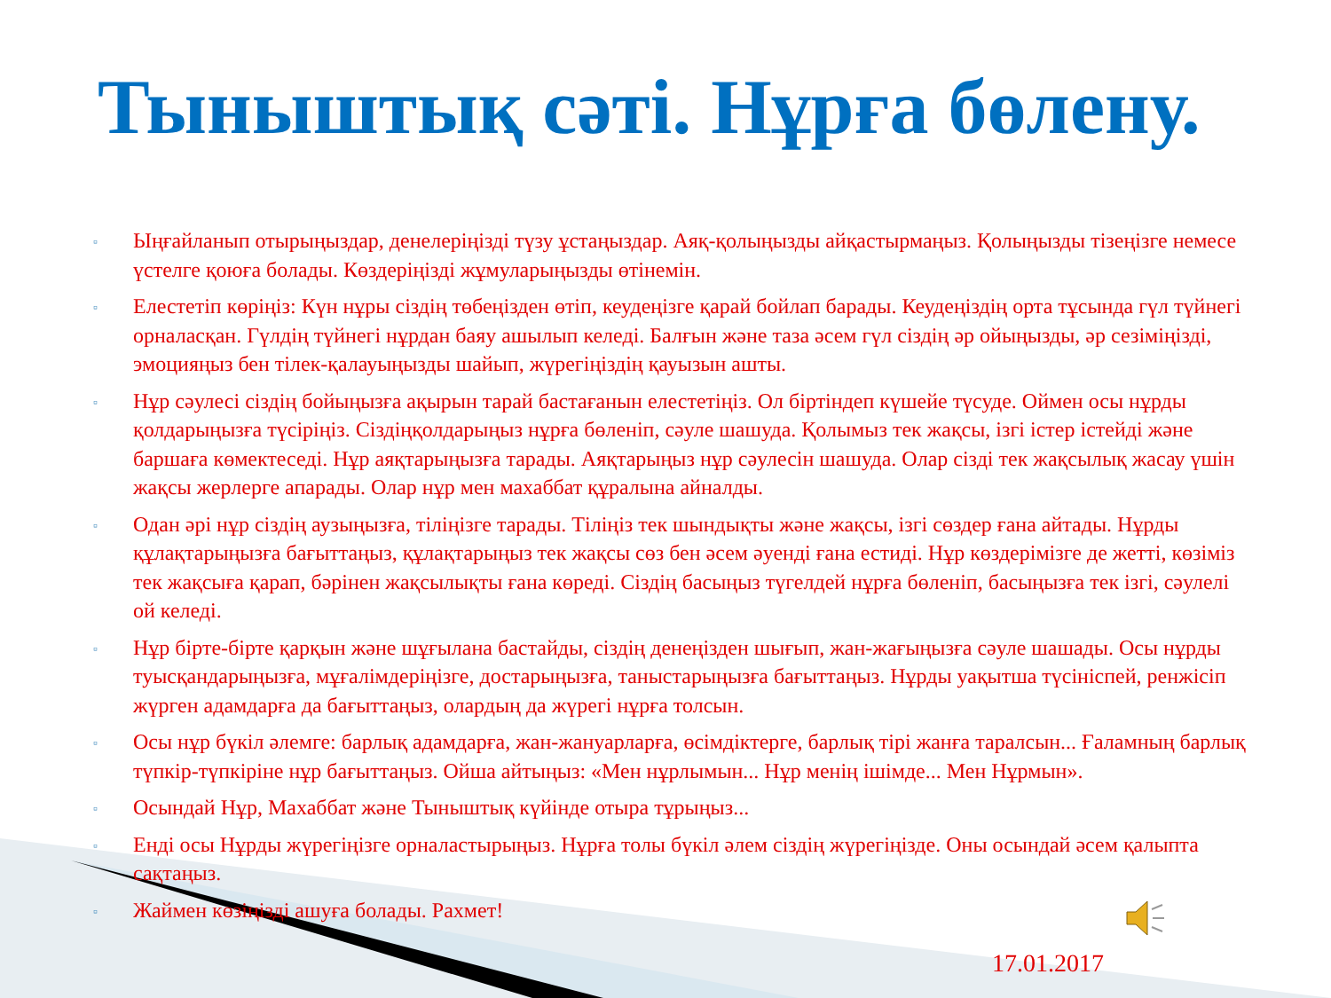Тыныштық сәті. Нұрға бөлену.
▫ Ыңғайланып отырыңыздар, денелеріңізді түзу ұстаңыздар. Аяқ-қолыңызды айқастырмаңыз. Қолыңызды тізеңізге немесе үстелге қоюға болады. Көздеріңізді жұмуларыңызды өтінемін.
▫ Елестетіп көріңіз: Күн нұры сіздің төбеңізден өтіп, кеудеңізге қарай бойлап барады. Кеудеңіздің орта тұсында гүл түйнегі орналасқан. Гүлдің түйнегі нұрдан баяу ашылып келеді. Балғын және таза әсем гүл сіздің әр ойыңызды, әр сезіміңізді, эмоцияңыз бен тілек-қалауыңызды шайып, жүрегіңіздің қауызын ашты.
▫ Нұр сәулесі сіздің бойыңызға ақырын тарай бастағанын елестетіңіз. Ол біртіндеп күшейе түсуде. Оймен осы нұрды қолдарыңызға түсіріңіз. Сіздіңқолдарыңыз нұрға бөленіп, сәуле шашуда. Қолымыз тек жақсы, ізгі істер істейді және баршаға көмектеседі. Нұр аяқтарыңызға тарады. Аяқтарыңыз нұр сәулесін шашуда. Олар сізді тек жақсылық жасау үшін жақсы жерлерге апарады. Олар нұр мен махаббат құралына айналды.
▫ Одан әрі нұр сіздің аузыңызға, тіліңізге тарады. Тіліңіз тек шындықты және жақсы, ізгі сөздер ғана айтады. Нұрды құлақтарыңызға бағыттаңыз, құлақтарыңыз тек жақсы сөз бен әсем әуенді ғана естиді. Нұр көздерімізге де жетті, көзіміз тек жақсыға қарап, бәрінен жақсылықты ғана көреді. Сіздің басыңыз түгелдей нұрға бөленіп, басыңызға тек ізгі, сәулелі ой келеді.
▫ Нұр бірте-бірте қарқын және шұғылана бастайды, сіздің денеңізден шығып, жан-жағыңызға сәуле шашады. Осы нұрды туысқандарыңызға, мұғалімдеріңізге, достарыңызға, таныстарыңызға бағыттаңыз. Нұрды уақытша түсініспей, ренжісіп жүрген адамдарға да бағыттаңыз, олардың да жүрегі нұрға толсын.
▫ Осы нұр бүкіл әлемге: барлық адамдарға, жан-жануарларға, өсімдіктерге, барлық тірі жанға таралсын... Ғаламның барлық түпкір-түпкіріне нұр бағыттаңыз. Ойша айтыңыз: «Мен нұрлымын... Нұр менің ішімде... Мен Нұрмын».
▫ Осындай Нұр, Махаббат және Тыныштық күйінде отыра тұрыңыз...
▫ Енді осы Нұрды жүрегіңізге орналастырыңыз. Нұрға толы бүкіл әлем сіздің жүрегіңізде. Оны осындай әсем қалыпта сақтаңыз.
▫ Жаймен көзіңізді ашуға болады. Рахмет!
17.01.2017